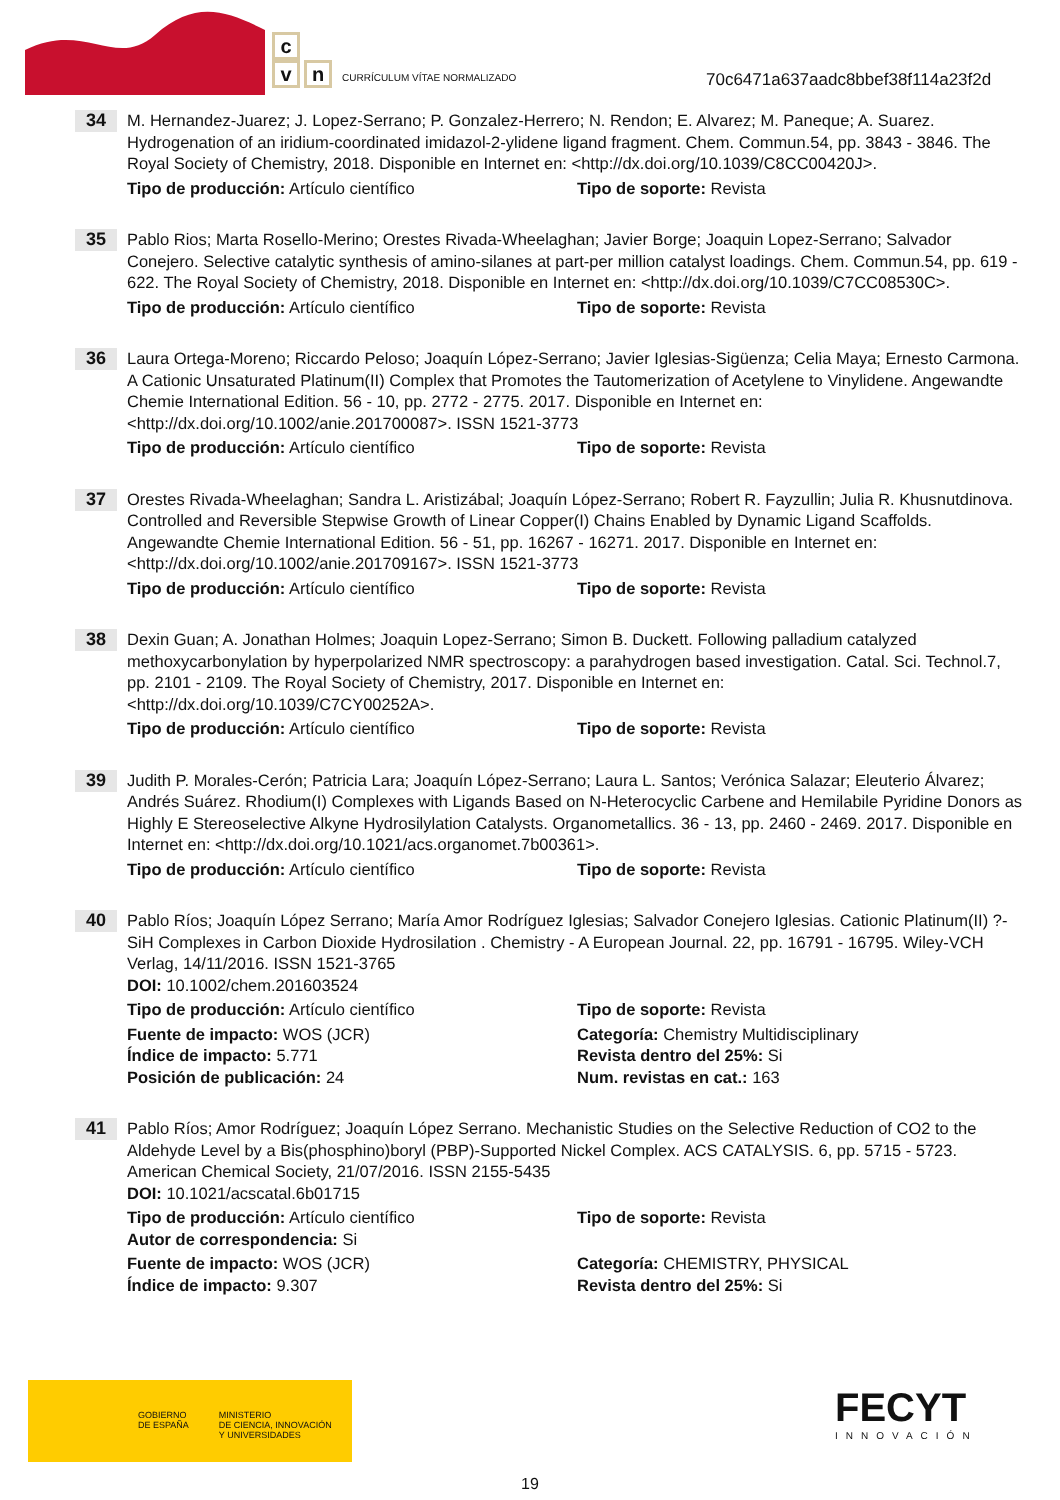c
v n
CURRÍCULUM VÍTAE NORMALIZADO
70c6471a637aadc8bbef38f114a23f2d
34
M. Hernandez-Juarez; J. Lopez-Serrano; P. Gonzalez-Herrero; N. Rendon; E. Alvarez; M. Paneque; A. Suarez. Hydrogenation of an iridium-coordinated imidazol-2-ylidene ligand fragment. Chem. Commun.54, pp. 3843 - 3846. The Royal Society of Chemistry, 2018. Disponible en Internet en: <http://dx.doi.org/10.1039/C8CC00420J>.
Tipo de producción: Artículo científico Tipo de soporte: Revista
35
Pablo Rios; Marta Rosello-Merino; Orestes Rivada-Wheelaghan; Javier Borge; Joaquin Lopez-Serrano; Salvador Conejero. Selective catalytic synthesis of amino-silanes at part-per million catalyst loadings. Chem. Commun.54, pp. 619 - 622. The Royal Society of Chemistry, 2018. Disponible en Internet en: <http://dx.doi.org/10.1039/C7CC08530C>.
Tipo de producción: Artículo científico Tipo de soporte: Revista
36
Laura Ortega-Moreno; Riccardo Peloso; Joaquín López-Serrano; Javier Iglesias-Sigüenza; Celia Maya; Ernesto Carmona. A Cationic Unsaturated Platinum(II) Complex that Promotes the Tautomerization of Acetylene to Vinylidene. Angewandte Chemie International Edition. 56 - 10, pp. 2772 - 2775. 2017. Disponible en Internet en: <http://dx.doi.org/10.1002/anie.201700087>. ISSN 1521-3773
Tipo de producción: Artículo científico Tipo de soporte: Revista
37
Orestes Rivada-Wheelaghan; Sandra L. Aristizábal; Joaquín López-Serrano; Robert R. Fayzullin; Julia R. Khusnutdinova. Controlled and Reversible Stepwise Growth of Linear Copper(I) Chains Enabled by Dynamic Ligand Scaffolds. Angewandte Chemie International Edition. 56 - 51, pp. 16267 - 16271. 2017. Disponible en Internet en: <http://dx.doi.org/10.1002/anie.201709167>. ISSN 1521-3773
Tipo de producción: Artículo científico Tipo de soporte: Revista
38
Dexin Guan; A. Jonathan Holmes; Joaquin Lopez-Serrano; Simon B. Duckett. Following palladium catalyzed methoxycarbonylation by hyperpolarized NMR spectroscopy: a parahydrogen based investigation. Catal. Sci. Technol.7, pp. 2101 - 2109. The Royal Society of Chemistry, 2017. Disponible en Internet en: <http://dx.doi.org/10.1039/C7CY00252A>.
Tipo de producción: Artículo científico Tipo de soporte: Revista
39
Judith P. Morales-Cerón; Patricia Lara; Joaquín López-Serrano; Laura L. Santos; Verónica Salazar; Eleuterio Álvarez; Andrés Suárez. Rhodium(I) Complexes with Ligands Based on N-Heterocyclic Carbene and Hemilabile Pyridine Donors as Highly E Stereoselective Alkyne Hydrosilylation Catalysts. Organometallics. 36 - 13, pp. 2460 - 2469. 2017. Disponible en Internet en: <http://dx.doi.org/10.1021/acs.organomet.7b00361>.
Tipo de producción: Artículo científico Tipo de soporte: Revista
40
Pablo Ríos; Joaquín López Serrano; María Amor Rodríguez Iglesias; Salvador Conejero Iglesias. Cationic Platinum(II) ?-SiH Complexes in Carbon Dioxide Hydrosilation . Chemistry - A European Journal. 22, pp. 16791 - 16795. Wiley-VCH Verlag, 14/11/2016. ISSN 1521-3765
DOI: 10.1002/chem.201603524
Tipo de producción: Artículo científico Tipo de soporte: Revista
Fuente de impacto: WOS (JCR)
Índice de impacto: 5.771
Posición de publicación: 24
Categoría: Chemistry Multidisciplinary
Revista dentro del 25%: Si
Num. revistas en cat.: 163
41
Pablo Ríos; Amor Rodríguez; Joaquín López Serrano. Mechanistic Studies on the Selective Reduction of CO2 to the Aldehyde Level by a Bis(phosphino)boryl (PBP)-Supported Nickel Complex. ACS CATALYSIS. 6, pp. 5715 - 5723. American Chemical Society, 21/07/2016. ISSN 2155-5435
DOI: 10.1021/acscatal.6b01715
Tipo de producción: Artículo científico
Autor de correspondencia: Si
Tipo de soporte: Revista
Fuente de impacto: WOS (JCR)
Índice de impacto: 9.307
Categoría: CHEMISTRY, PHYSICAL
Revista dentro del 25%: Si
GOBIERNO
DE ESPAÑA
MINISTERIO
DE CIENCIA, INNOVACIÓN
Y UNIVERSIDADES
FECYT
INNOVACIÓN
19